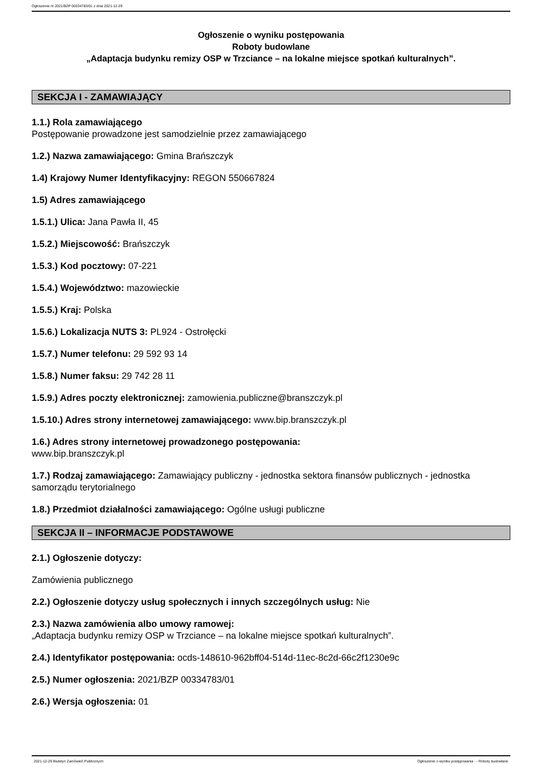Ogłoszenie nr 2021/BZP 00334783/01 z dnia 2021-12-29
Ogłoszenie o wyniku postępowania
Roboty budowlane
„Adaptacja budynku remizy OSP w Trzciance – na lokalne miejsce spotkań kulturalnych”.
SEKCJA I - ZAMAWIAJĄCY
1.1.) Rola zamawiającego
Postępowanie prowadzone jest samodzielnie przez zamawiającego
1.2.) Nazwa zamawiającego: Gmina Brańszczyk
1.4) Krajowy Numer Identyfikacyjny: REGON 550667824
1.5) Adres zamawiającego
1.5.1.) Ulica: Jana Pawła II, 45
1.5.2.) Miejscowość: Brańszczyk
1.5.3.) Kod pocztowy: 07-221
1.5.4.) Województwo: mazowieckie
1.5.5.) Kraj: Polska
1.5.6.) Lokalizacja NUTS 3: PL924 - Ostrołęcki
1.5.7.) Numer telefonu: 29 592 93 14
1.5.8.) Numer faksu: 29 742 28 11
1.5.9.) Adres poczty elektronicznej: zamowienia.publiczne@branszczyk.pl
1.5.10.) Adres strony internetowej zamawiającego: www.bip.branszczyk.pl
1.6.) Adres strony internetowej prowadzonego postępowania:
www.bip.branszczyk.pl
1.7.) Rodzaj zamawiającego: Zamawiający publiczny - jednostka sektora finansów publicznych - jednostka samorządu terytorialnego
1.8.) Przedmiot działalności zamawiającego: Ogólne usługi publiczne
SEKCJA II – INFORMACJE PODSTAWOWE
2.1.) Ogłoszenie dotyczy:
Zamówienia publicznego
2.2.) Ogłoszenie dotyczy usług społecznych i innych szczególnych usług: Nie
2.3.) Nazwa zamówienia albo umowy ramowej:
„Adaptacja budynku remizy OSP w Trzciance – na lokalne miejsce spotkań kulturalnych”.
2.4.) Identyfikator postępowania: ocds-148610-962bff04-514d-11ec-8c2d-66c2f1230e9c
2.5.) Numer ogłoszenia: 2021/BZP 00334783/01
2.6.) Wersja ogłoszenia: 01
2021-12-29 Biuletyn Zamówień Publicznych Ogłoszenie o wyniku postępowania - - Roboty budowlane